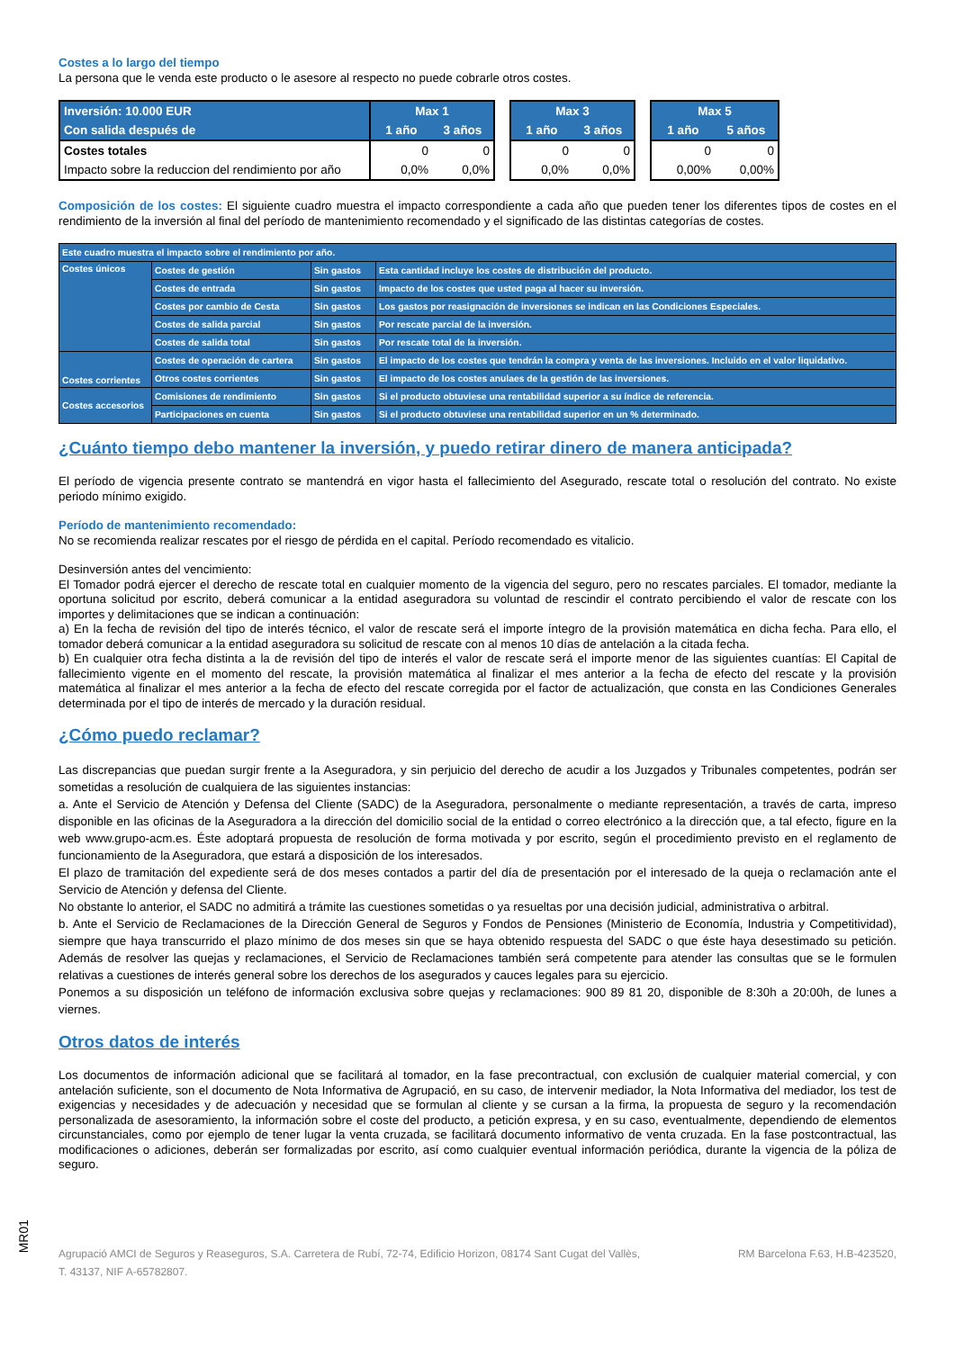Costes a lo largo del tiempo
La persona que le venda este producto o le asesore al respecto no puede cobrarle otros costes.
| Inversión: 10.000 EUR | Max 1 | |
| Con salida después de | 1 año | 3 años |
| Costes totales | 0 | 0 |
| Impacto sobre la reduccion del rendimiento por año | 0,0% | 0,0% |
| Max 3 | |
| 1 año | 3 años |
| 0 | 0 |
| 0,0% | 0,0% |
| Max 5 | |
| 1 año | 5 años |
| 0 | 0 |
| 0,00% | 0,00% |
Composición de los costes: El siguiente cuadro muestra el impacto correspondiente a cada año que pueden tener los diferentes tipos de costes en el rendimiento de la inversión al final del período de mantenimiento recomendado y el significado de las distintas categorías de costes.
| Este cuadro muestra el impacto sobre el rendimiento por año. | | | |
| Costes únicos | Costes de gestión | Sin gastos | Esta cantidad incluye los costes de distribución del producto. |
| | Costes de entrada | Sin gastos | Impacto de los costes que usted paga al hacer su inversión. |
| | Costes por cambio de Cesta | Sin gastos | Los gastos por reasignación de inversiones se indican en las Condiciones Especiales. |
| | Costes de salida parcial | Sin gastos | Por rescate parcial de la inversión. |
| | Costes de salida total | Sin gastos | Por rescate total de la inversión. |
| Costes corrientes | Costes de operación de cartera | Sin gastos | El impacto de los costes que tendrán la compra y venta de las inversiones. Incluido en el valor liquidativo. |
| | Otros costes corrientes | Sin gastos | El impacto de los costes anulaes de la gestión de las inversiones. |
| Costes accesorios | Comisiones de rendimiento | Sin gastos | Si el producto obtuviese una rentabilidad superior a su índice de referencia. |
| | Participaciones en cuenta | Sin gastos | Si el producto obtuviese una rentabilidad superior en un % determinado. |
¿Cuánto tiempo debo mantener la inversión, y puedo retirar dinero de manera anticipada?
El período de vigencia presente contrato se mantendrá en vigor hasta el fallecimiento del Asegurado, rescate total o resolución del contrato. No existe periodo mínimo exigido.
Período de mantenimiento recomendado:
No se recomienda realizar rescates por el riesgo de pérdida en el capital. Período recomendado es vitalicio.
Desinversión antes del vencimiento:
El Tomador podrá ejercer el derecho de rescate total en cualquier momento de la vigencia del seguro, pero no rescates parciales. El tomador, mediante la oportuna solicitud por escrito, deberá comunicar a la entidad aseguradora su voluntad de rescindir el contrato percibiendo el valor de rescate con los importes y delimitaciones que se indican a continuación:
a) En la fecha de revisión del tipo de interés técnico, el valor de rescate será el importe íntegro de la provisión matemática en dicha fecha. Para ello, el tomador deberá comunicar a la entidad aseguradora su solicitud de rescate con al menos 10 días de antelación a la citada fecha.
b) En cualquier otra fecha distinta a la de revisión del tipo de interés el valor de rescate será el importe menor de las siguientes cuantías: El Capital de fallecimiento vigente en el momento del rescate, la provisión matemática al finalizar el mes anterior a la fecha de efecto del rescate y la provisión matemática al finalizar el mes anterior a la fecha de efecto del rescate corregida por el factor de actualización, que consta en las Condiciones Generales determinada por el tipo de interés de mercado y la duración residual.
¿Cómo puedo reclamar?
Las discrepancias que puedan surgir frente a la Aseguradora, y sin perjuicio del derecho de acudir a los Juzgados y Tribunales competentes, podrán ser sometidas a resolución de cualquiera de las siguientes instancias:
a. Ante el Servicio de Atención y Defensa del Cliente (SADC) de la Aseguradora, personalmente o mediante representación, a través de carta, impreso disponible en las oficinas de la Aseguradora a la dirección del domicilio social de la entidad o correo electrónico a la dirección que, a tal efecto, figure en la web www.grupo-acm.es. Éste adoptará propuesta de resolución de forma motivada y por escrito, según el procedimiento previsto en el reglamento de funcionamiento de la Aseguradora, que estará a disposición de los interesados.
El plazo de tramitación del expediente será de dos meses contados a partir del día de presentación por el interesado de la queja o reclamación ante el Servicio de Atención y defensa del Cliente.
No obstante lo anterior, el SADC no admitirá a trámite las cuestiones sometidas o ya resueltas por una decisión judicial, administrativa o arbitral.
b. Ante el Servicio de Reclamaciones de la Dirección General de Seguros y Fondos de Pensiones (Ministerio de Economía, Industria y Competitividad), siempre que haya transcurrido el plazo mínimo de dos meses sin que se haya obtenido respuesta del SADC o que éste haya desestimado su petición. Además de resolver las quejas y reclamaciones, el Servicio de Reclamaciones también será competente para atender las consultas que se le formulen relativas a cuestiones de interés general sobre los derechos de los asegurados y cauces legales para su ejercicio.
Ponemos a su disposición un teléfono de información exclusiva sobre quejas y reclamaciones: 900 89 81 20, disponible de 8:30h a 20:00h, de lunes a viernes.
Otros datos de interés
Los documentos de información adicional que se facilitará al tomador, en la fase precontractual, con exclusión de cualquier material comercial, y con antelación suficiente, son el documento de Nota Informativa de Agrupació, en su caso, de intervenir mediador, la Nota Informativa del mediador, los test de exigencias y necesidades y de adecuación y necesidad que se formulan al cliente y se cursan a la firma, la propuesta de seguro y la recomendación personalizada de asesoramiento, la información sobre el coste del producto, a petición expresa, y en su caso, eventualmente, dependiendo de elementos circunstanciales, como por ejemplo de tener lugar la venta cruzada, se facilitará documento informativo de venta cruzada. En la fase postcontractual, las modificaciones o adiciones, deberán ser formalizadas por escrito, así como cualquier eventual información periódica, durante la vigencia de la póliza de seguro.
Agrupació AMCI de Seguros y Reaseguros, S.A. Carretera de Rubí, 72-74, Edificio Horizon, 08174 Sant Cugat del Vallès, RM Barcelona F.63, H.B-423520,
T. 43137, NIF A-65782807.
MR01